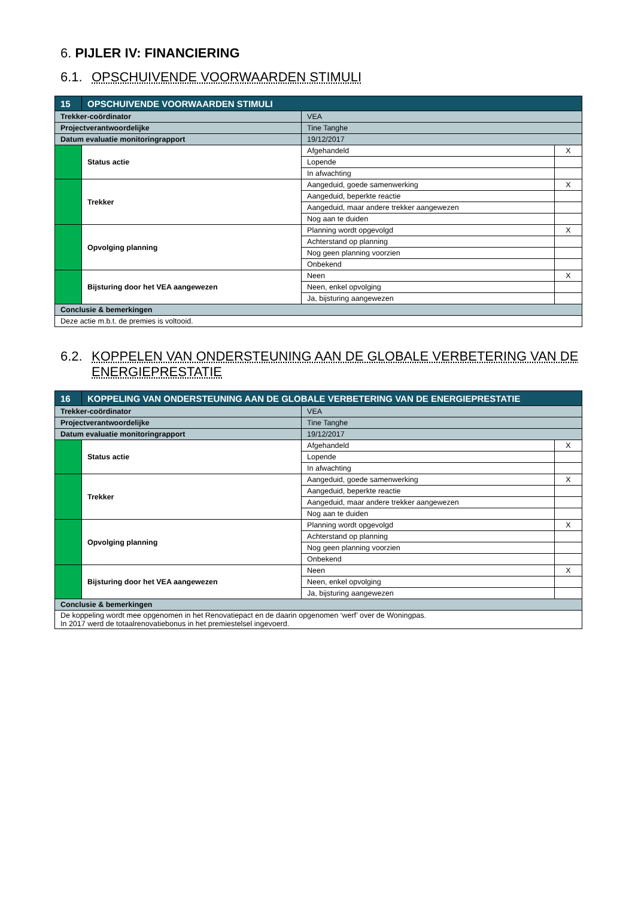6. PIJLER IV: FINANCIERING
6.1. OPSCHUIVENDE VOORWAARDEN STIMULI
| 15 | OPSCHUIVENDE VOORWAARDEN STIMULI | | | |
| --- | --- | --- | --- | --- |
| Trekker-coördinator | | VEA | | |
| Projectverantwoordelijke | | Tine Tanghe | | |
| Datum evaluatie monitoringrapport | | 19/12/2017 | | |
| | Status actie | | Afgehandeld | X |
| | | | Lopende | |
| | | | In afwachting | |
| | Trekker | | Aangeduid, goede samenwerking | X |
| | | | Aangeduid, beperkte reactie | |
| | | | Aangeduid, maar andere trekker aangewezen | |
| | | | Nog aan te duiden | |
| | Opvolging planning | | Planning wordt opgevolgd | X |
| | | | Achterstand op planning | |
| | | | Nog geen planning voorzien | |
| | | | Onbekend | |
| | Bijsturing door het VEA aangewezen | | Neen | X |
| | | | Neen, enkel opvolging | |
| | | | Ja, bijsturing aangewezen | |
| Conclusie & bemerkingen | | | | |
| Deze actie m.b.t. de premies is voltooid. | | | | |
6.2. KOPPELEN VAN ONDERSTEUNING AAN DE GLOBALE VERBETERING VAN DE ENERGIEPRESTATIE
| 16 | KOPPELING VAN ONDERSTEUNING AAN DE GLOBALE VERBETERING VAN DE ENERGIEPRESTATIE | | | |
| --- | --- | --- | --- | --- |
| Trekker-coördinator | | VEA | | |
| Projectverantwoordelijke | | Tine Tanghe | | |
| Datum evaluatie monitoringrapport | | 19/12/2017 | | |
| | Status actie | | Afgehandeld | X |
| | | | Lopende | |
| | | | In afwachting | |
| | Trekker | | Aangeduid, goede samenwerking | X |
| | | | Aangeduid, beperkte reactie | |
| | | | Aangeduid, maar andere trekker aangewezen | |
| | | | Nog aan te duiden | |
| | Opvolging planning | | Planning wordt opgevolgd | X |
| | | | Achterstand op planning | |
| | | | Nog geen planning voorzien | |
| | | | Onbekend | |
| | Bijsturing door het VEA aangewezen | | Neen | X |
| | | | Neen, enkel opvolging | |
| | | | Ja, bijsturing aangewezen | |
| Conclusie & bemerkingen | | | | |
| De koppeling wordt mee opgenomen in het Renovatiepact en de daarin opgenomen ‘werf’ over de Woningpas. In 2017 werd de totaalrenovatiebonus in het premiestelsel ingevoerd. | | | | |